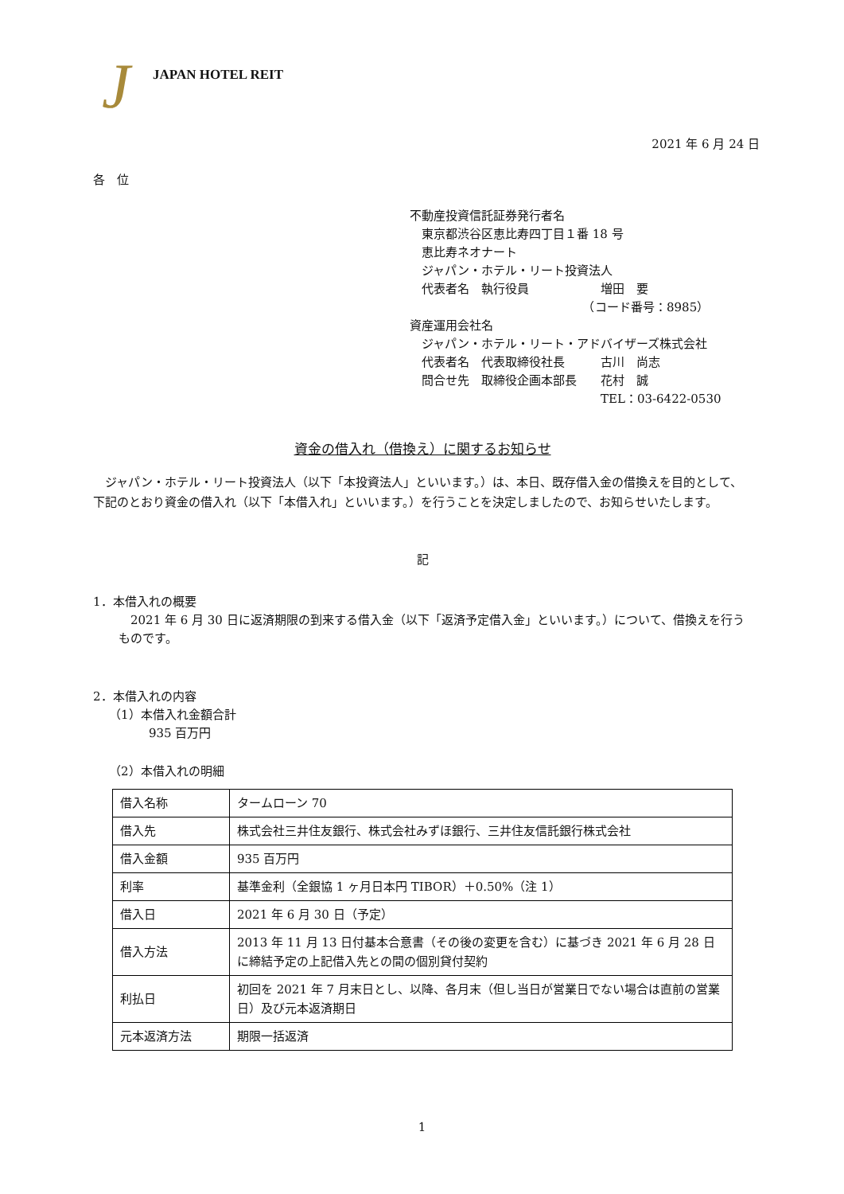J JAPAN HOTEL REIT
2021 年 6 月 24 日
各　位
不動産投資信託証券発行者名
　東京都渋谷区恵比寿四丁目１番 18 号
　恵比寿ネオナート
　ジャパン・ホテル・リート投資法人
　代表者名　執行役員　　　　　　増田　要
　　　　　　　　　　　　　　　（コード番号：8985）
資産運用会社名
　ジャパン・ホテル・リート・アドバイザーズ株式会社
　代表者名　代表取締役社長　　　古川　尚志
　問合せ先　取締役企画本部長　　花村　誠
　　　　　　　　　　　　　　　　TEL：03-6422-0530
資金の借入れ（借換え）に関するお知らせ
ジャパン・ホテル・リート投資法人（以下「本投資法人」といいます。）は、本日、既存借入金の借換えを目的として、下記のとおり資金の借入れ（以下「本借入れ」といいます。）を行うことを決定しましたので、お知らせいたします。
記
1．本借入れの概要
2021 年 6 月 30 日に返済期限の到来する借入金（以下「返済予定借入金」といいます。）について、借換えを行うものです。
2．本借入れの内容
（1）本借入れ金額合計
935 百万円
（2）本借入れの明細
| 借入名称 | タームローン 70 |
| 借入先 | 株式会社三井住友銀行、株式会社みずほ銀行、三井住友信託銀行株式会社 |
| 借入金額 | 935 百万円 |
| 利率 | 基準金利（全銀協 1 ヶ月日本円 TIBOR）＋0.50%（注 1） |
| 借入日 | 2021 年 6 月 30 日（予定） |
| 借入方法 | 2013 年 11 月 13 日付基本合意書（その後の変更を含む）に基づき 2021 年 6 月 28 日に締結予定の上記借入先との間の個別貸付契約 |
| 利払日 | 初回を 2021 年 7 月末日とし、以降、各月末（但し当日が営業日でない場合は直前の営業日）及び元本返済期日 |
| 元本返済方法 | 期限一括返済 |
1